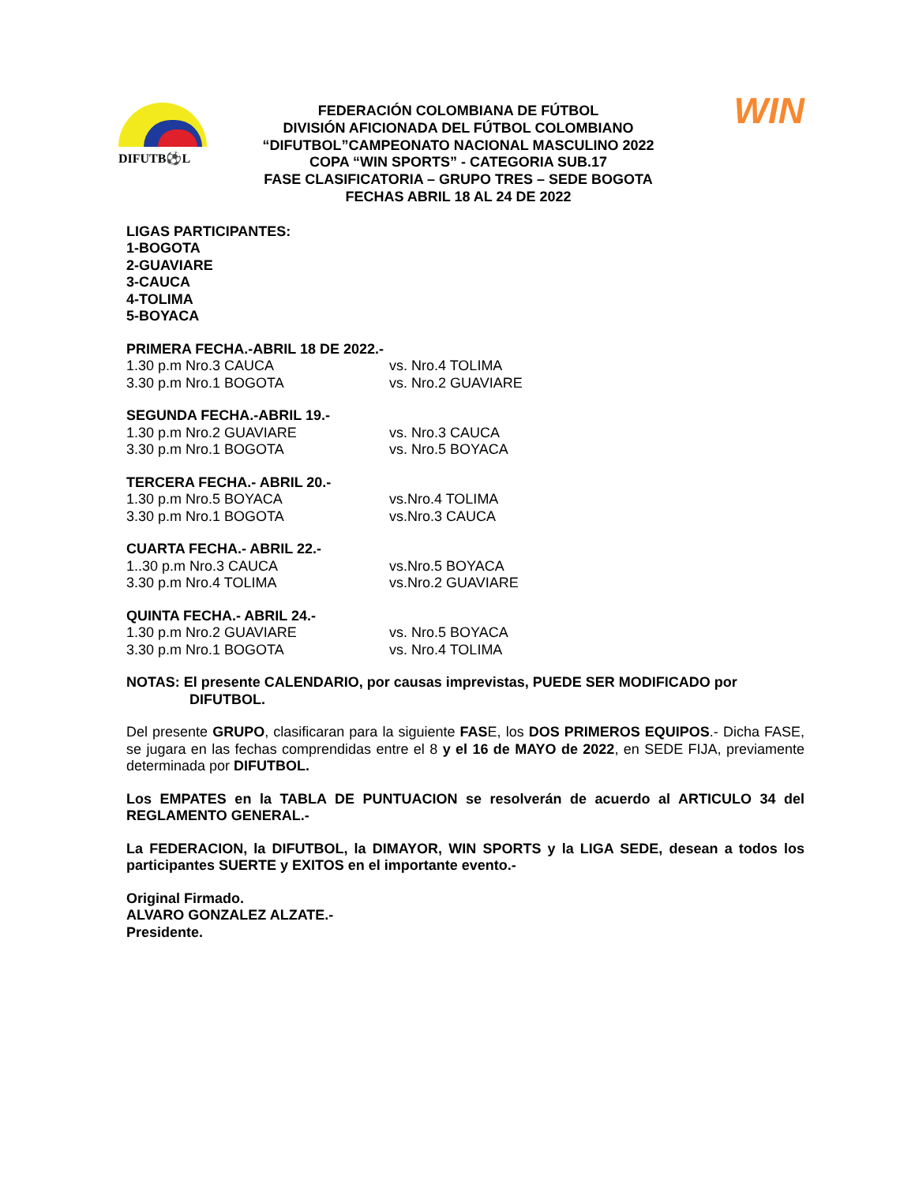DIFUTB⚽L
FEDERACIÓN COLOMBIANA DE FÚTBOL
DIVISIÓN AFICIONADA DEL FÚTBOL COLOMBIANO
“DIFUTBOL”CAMPEONATO NACIONAL MASCULINO 2022
COPA “WIN SPORTS” - CATEGORIA SUB.17
FASE CLASIFICATORIA – GRUPO TRES – SEDE BOGOTA
FECHAS ABRIL 18 AL 24 DE 2022
WIN
LIGAS PARTICIPANTES:
1-BOGOTA
2-GUAVIARE
3-CAUCA
4-TOLIMA
5-BOYACA
PRIMERA FECHA.-ABRIL 18 DE 2022.-
1.30 p.m Nro.3 CAUCA vs. Nro.4 TOLIMA
3.30 p.m Nro.1 BOGOTA vs. Nro.2 GUAVIARE
SEGUNDA FECHA.-ABRIL 19.-
1.30 p.m Nro.2 GUAVIARE vs. Nro.3 CAUCA
3.30 p.m Nro.1 BOGOTA vs. Nro.5 BOYACA
TERCERA FECHA.- ABRIL 20.-
1.30 p.m Nro.5 BOYACA vs.Nro.4 TOLIMA
3.30 p.m Nro.1 BOGOTA vs.Nro.3 CAUCA
CUARTA FECHA.- ABRIL 22.-
1..30 p.m Nro.3 CAUCA vs.Nro.5 BOYACA
3.30 p.m Nro.4 TOLIMA vs.Nro.2 GUAVIARE
QUINTA FECHA.- ABRIL 24.-
1.30 p.m Nro.2 GUAVIARE vs. Nro.5 BOYACA
3.30 p.m Nro.1 BOGOTA vs. Nro.4 TOLIMA
NOTAS: El presente CALENDARIO, por causas imprevistas, PUEDE SER MODIFICADO por
DIFUTBOL.
Del presente GRUPO, clasificaran para la siguiente FASE, los DOS PRIMEROS EQUIPOS.- Dicha FASE, se jugara en las fechas comprendidas entre el 8 y el 16 de MAYO de 2022, en SEDE FIJA, previamente determinada por DIFUTBOL.
Los EMPATES en la TABLA DE PUNTUACION se resolverán de acuerdo al ARTICULO 34 del REGLAMENTO GENERAL.-
La FEDERACION, la DIFUTBOL, la DIMAYOR, WIN SPORTS y la LIGA SEDE, desean a todos los participantes SUERTE y EXITOS en el importante evento.-
Original Firmado.
ALVARO GONZALEZ ALZATE.-
Presidente.